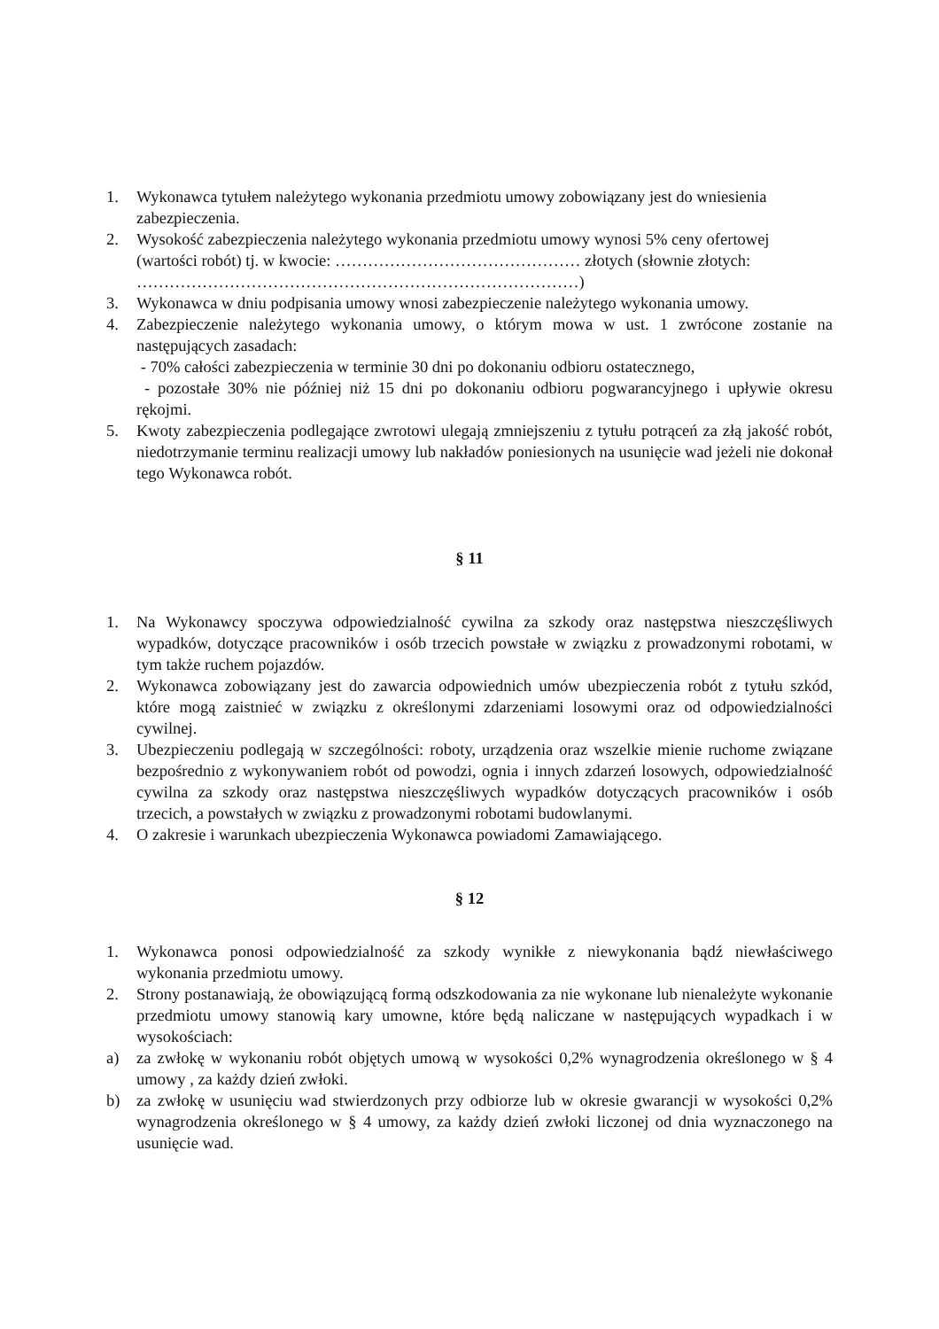1. Wykonawca tytułem należytego wykonania przedmiotu umowy zobowiązany jest do wniesienia zabezpieczenia.
2. Wysokość zabezpieczenia należytego wykonania przedmiotu umowy wynosi 5% ceny ofertowej (wartości robót) tj. w kwocie: ……………………………………… złotych (słownie złotych: ………………………………………………………………………)
3. Wykonawca w dniu podpisania umowy wnosi zabezpieczenie należytego wykonania umowy.
4. Zabezpieczenie należytego wykonania umowy, o którym mowa w ust. 1 zwrócone zostanie na następujących zasadach:
- 70% całości zabezpieczenia w terminie 30 dni po dokonaniu odbioru ostatecznego,
- pozostałe 30% nie później niż 15 dni po dokonaniu odbioru pogwarancyjnego i upływie okresu rękojmi.
5. Kwoty zabezpieczenia podlegające zwrotowi ulegają zmniejszeniu z tytułu potrąceń za złą jakość robót, niedotrzymanie terminu realizacji umowy lub nakładów poniesionych na usunięcie wad jeżeli nie dokonał tego Wykonawca robót.
§ 11
1. Na Wykonawcy spoczywa odpowiedzialność cywilna za szkody oraz następstwa nieszczęśliwych wypadków, dotyczące pracowników i osób trzecich powstałe w związku z prowadzonymi robotami, w tym także ruchem pojazdów.
2. Wykonawca zobowiązany jest do zawarcia odpowiednich umów ubezpieczenia robót z tytułu szkód, które mogą zaistnieć w związku z określonymi zdarzeniami losowymi oraz od odpowiedzialności cywilnej.
3. Ubezpieczeniu podlegają w szczególności: roboty, urządzenia oraz wszelkie mienie ruchome związane bezpośrednio z wykonywaniem robót od powodzi, ognia i innych zdarzeń losowych, odpowiedzialność cywilna za szkody oraz następstwa nieszczęśliwych wypadków dotyczących pracowników i osób trzecich, a powstałych w związku z prowadzonymi robotami budowlanymi.
4. O zakresie i warunkach ubezpieczenia Wykonawca powiadomi Zamawiającego.
§ 12
1. Wykonawca ponosi odpowiedzialność za szkody wynikłe z niewykonania bądź niewłaściwego wykonania przedmiotu umowy.
2. Strony postanawiają, że obowiązującą formą odszkodowania za nie wykonane lub nienależyte wykonanie przedmiotu umowy stanowią kary umowne, które będą naliczane w następujących wypadkach i w wysokościach:
a) za zwłokę w wykonaniu robót objętych umową w wysokości 0,2% wynagrodzenia określonego w § 4 umowy , za każdy dzień zwłoki.
b) za zwłokę w usunięciu wad stwierdzonych przy odbiorze lub w okresie gwarancji w wysokości 0,2% wynagrodzenia określonego w § 4 umowy, za każdy dzień zwłoki liczonej od dnia wyznaczonego na usunięcie wad.